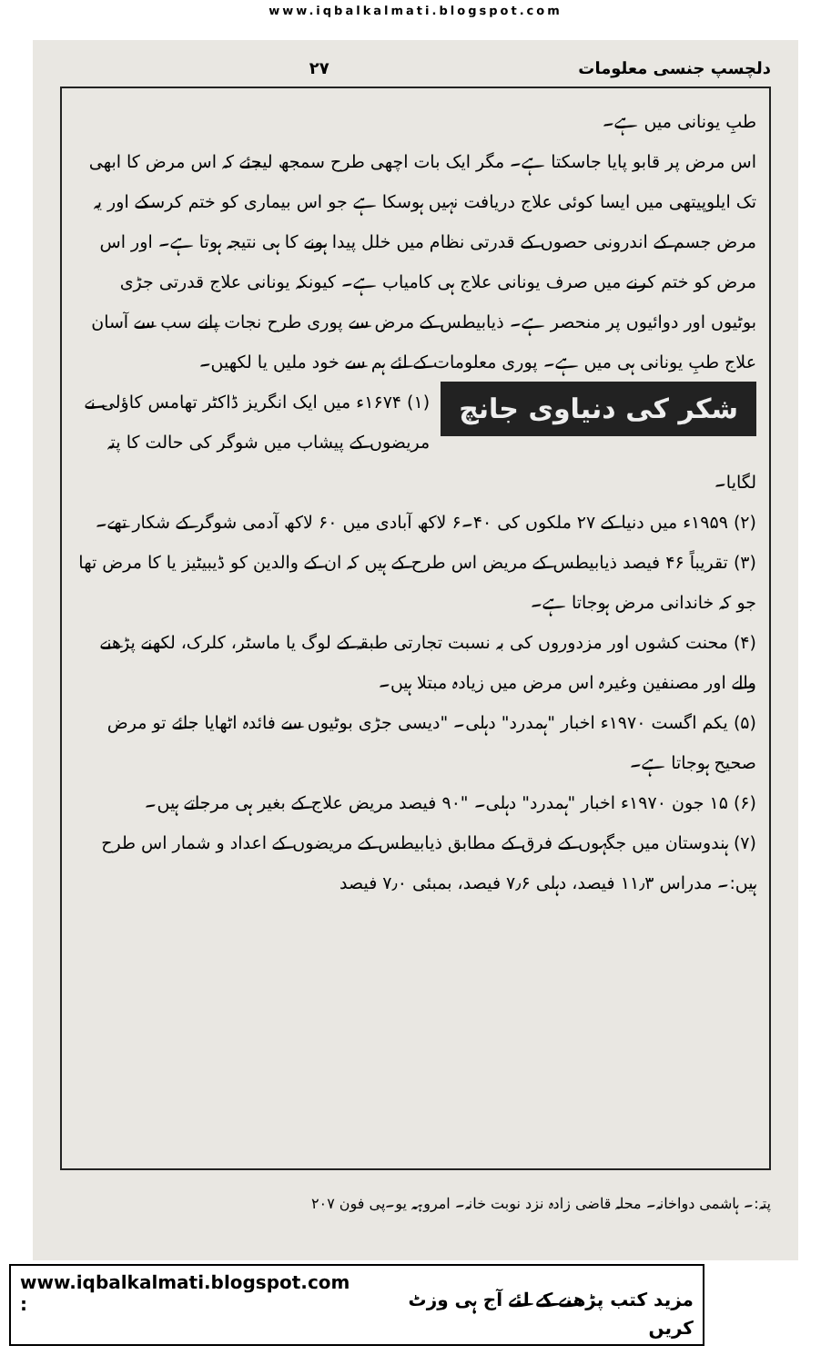www.iqbalkalmati.blogspot.com
دلچسپ جنسی معلومات ۲۷
طبِ یونانی میں ہے۔
اس مرض پر قابو پایا جاسکتا ہے۔ مگر ایک بات اچھی طرح سمجھ لیجئے کہ اس مرض کا ابھی تک ایلوپیتھی میں ایسا کوئی علاج دریافت نہیں ہوسکا ہے جو اس بیماری کو ختم کرسکے اور یہ مرض جسم کے اندرونی حصوں کے قدرتی نظام میں خلل پیدا ہونے کا ہی نتیجہ ہوتا ہے۔ اور اس مرض کو ختم کرنے میں صرف یونانی علاج ہی کامیاب ہے۔ کیونکہ یونانی علاج قدرتی جڑی بوٹیوں اور دوائیوں پر منحصر ہے۔ ذیابیطس کے مرض سے پوری طرح نجات پانے سب سے آسان علاج طبِ یونانی ہی میں ہے۔ پوری معلومات کے لئے ہم سے خود ملیں یا لکھیں۔
شکر کی دنیاوی جانچ
(۱) ۱۶۷۴ء میں ایک انگریز ڈاکٹر تھامس کاؤلی نے مریضوں کے پیشاب میں شوگر کی حالت کا پتہ لگایا۔
(۲) ۱۹۵۹ء میں دنیا کے ۲۷ ملکوں کی ۴۰۔۶ لاکھ آبادی میں ۶۰ لاکھ آدمی شوگر کے شکار تھے۔
(۳) تقریباً ۴۶ فیصد ذیابیطس کے مریض اس طرح کے ہیں کہ ان کے والدین کو ڈیبیٹیز یا کا مرض تھا جو کہ خاندانی مرض ہوجاتا ہے۔
(۴) محنت کشوں اور مزدوروں کی بہ نسبت تجارتی طبقہ کے لوگ یا ماسٹر، کلرک، لکھنے پڑھنے والے اور مصنفین وغیرہ اس مرض میں زیادہ مبتلا ہیں۔
(۵) یکم اگست ۱۹۷۰ء اخبار "ہمدرد" دہلی۔ "دیسی جڑی بوٹیوں سے فائدہ اٹھایا جائے تو مرض صحیح ہوجاتا ہے۔
(۶) ۱۵ جون ۱۹۷۰ء اخبار "ہمدرد" دہلی۔ "۹۰ فیصد مریض علاج کے بغیر ہی مرجاتے ہیں۔
(۷) ہندوستان میں جگہوں کے فرق کے مطابق ذیابیطس کے مریضوں کے اعداد و شمار اس طرح ہیں:۔ مدراس ۱۱٫۳ فیصد، دہلی ۷٫۶ فیصد، بمبئی ۷٫۰ فیصد
پتہ:۔ ہاشمی دواخانہ۔ محلہ قاضی زادہ نزد نوبت خانہ۔ امروہہ یو۔پی فون ۲۰۷
www.iqbalkalmati.blogspot.com : مزید کتب پڑھنے کے لئے آج ہی وزٹ کریں